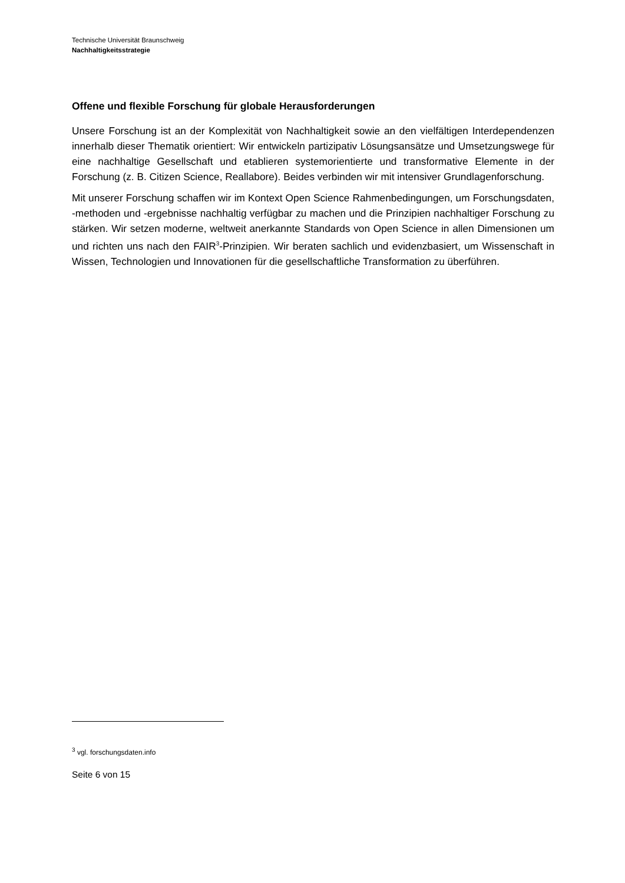Technische Universität Braunschweig
Nachhaltigkeitsstrategie
Offene und flexible Forschung für globale Herausforderungen
Unsere Forschung ist an der Komplexität von Nachhaltigkeit sowie an den vielfältigen Interde­pendenzen innerhalb dieser Thematik orientiert: Wir entwickeln partizipativ Lösungsansätze und Umsetzungswege für eine nachhaltige Gesellschaft und etablieren systemorientierte und transformative Elemente in der Forschung (z. B. Citizen Science, Reallabore). Beides verbinden wir mit intensiver Grundlagenforschung.
Mit unserer Forschung schaffen wir im Kontext Open Science Rahmenbedingungen, um For­schungsdaten, -methoden und -ergebnisse nachhaltig verfügbar zu machen und die Prinzipien nachhaltiger Forschung zu stärken. Wir setzen moderne, weltweit anerkannte Standards von Open Science in allen Dimensionen um und richten uns nach den FAIR<sup>3</sup>-Prinzipien. Wir beraten sachlich und evidenzbasiert, um Wissenschaft in Wissen, Technologien und Innovationen für die gesellschaftliche Transformation zu überführen.
<sup>3</sup> vgl. forschungsdaten.info
Seite 6 von 15